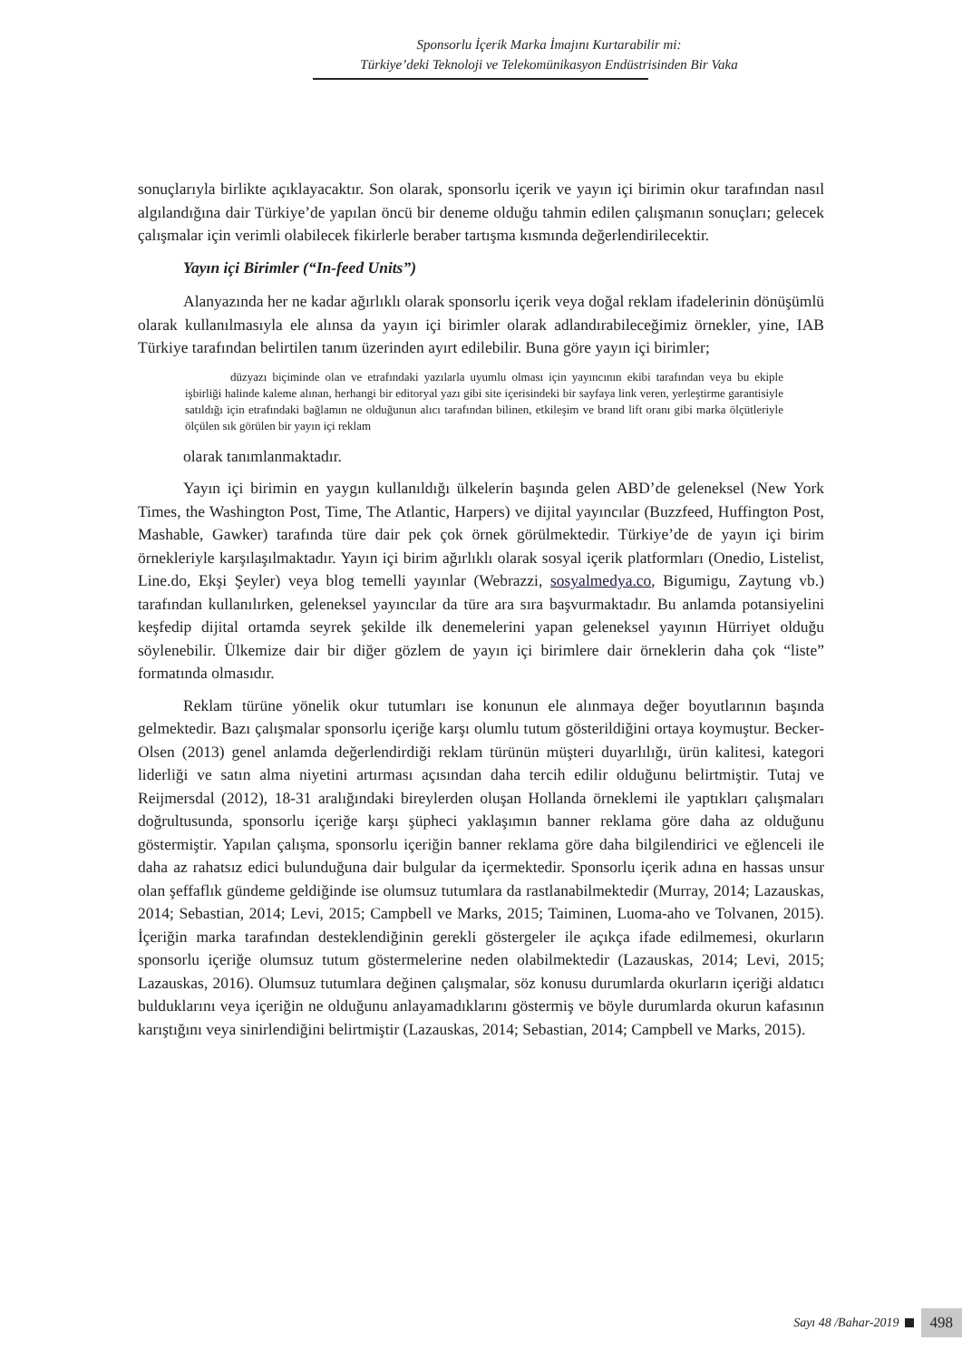Sponsorlu İçerik Marka İmajını Kurtarabilir mi:
Türkiye’deki Teknoloji ve Telekomünikasyon Endüstrisinden Bir Vaka
sonuçlarıyla birlikte açıklayacaktır. Son olarak, sponsorlu içerik ve yayın içi birimin okur tarafından nasıl algılandığına dair Türkiye’de yapılan öncü bir deneme olduğu tahmin edilen çalışmanın sonuçları; gelecek çalışmalar için verimli olabilecek fikirlerle beraber tartışma kısmında değerlendirilecektir.
Yayın içi Birimler (“In-feed Units”)
Alanyazında her ne kadar ağırlıklı olarak sponsorlu içerik veya doğal reklam ifadelerinin dönüşümlü olarak kullanılmasıyla ele alınsa da yayın içi birimler olarak adlandırabileceğimiz örnekler, yine, IAB Türkiye tarafından belirtilen tanım üzerinden ayırt edilebilir. Buna göre yayın içi birimler;
düzyazı biçiminde olan ve etrafındaki yazılarla uyumlu olması için yayıncının ekibi tarafından veya bu ekiple işbirliği halinde kaleme alınan, herhangi bir editoryal yazı gibi site içerisindeki bir sayfaya link veren, yerleştirme garantisiyle satıldığı için etrafındaki bağlamın ne olduğunun alıcı tarafından bilinen, etkileşim ve brand lift oranı gibi marka ölçütleriyle ölçülen sık görülen bir yayın içi reklam
olarak tanımlanmaktadır.
Yayın içi birimin en yaygın kullanıldığı ülkelerin başında gelen ABD’de geleneksel (New York Times, the Washington Post, Time, The Atlantic, Harpers) ve dijital yayıncılar (Buzzfeed, Huffington Post, Mashable, Gawker) tarafında türe dair pek çok örnek görülmektedir. Türkiye’de de yayın içi birim örnekleriyle karşılaşılmaktadır. Yayın içi birim ağırlıklı olarak sosyal içerik platformları (Onedio, Listelist, Line.do, Ekşi Şeyler) veya blog temelli yayınlar (Webrazzi, sosyalmedya.co, Bigumigu, Zaytung vb.) tarafından kullanılırken, geleneksel yayıncılar da türe ara sıra başvurmaktadır. Bu anlamda potansiyelini keşfedip dijital ortamda seyrek şekilde ilk denemelerini yapan geleneksel yayının Hürriyet olduğu söylenebilir. Ülkemize dair bir diğer gözlem de yayın içi birimlere dair örneklerin daha çok “liste” formatında olmasıdır.
Reklam türüne yönelik okur tutumları ise konunun ele alınmaya değer boyutlarının başında gelmektedir. Bazı çalışmalar sponsorlu içeriğe karşı olumlu tutum gösterildiğini ortaya koymuştur. Becker-Olsen (2013) genel anlamda değerlendirdiği reklam türünün müşteri duyarlılığı, ürün kalitesi, kategori liderliği ve satın alma niyetini artırması açısından daha tercih edilir olduğunu belirtmiştir. Tutaj ve Reijmersdal (2012), 18-31 aralığındaki bireylerden oluşan Hollanda örneklemi ile yaptıkları çalışmaları doğrultusunda, sponsorlu içeriğe karşı şüpheci yaklaşımın banner reklama göre daha az olduğunu göstermiştir. Yapılan çalışma, sponsorlu içeriğin banner reklama göre daha bilgilendirici ve eğlenceli ile daha az rahatsız edici bulunduğuna dair bulgular da içermektedir. Sponsorlu içerik adına en hassas unsur olan şeffaflık gündeme geldiğinde ise olumsuz tutumlara da rastlanabilmektedir (Murray, 2014; Lazauskas, 2014; Sebastian, 2014; Levi, 2015; Campbell ve Marks, 2015; Taiminen, Luoma-aho ve Tolvanen, 2015). İçeriğin marka tarafından desteklendiğinin gerekli göstergeler ile açıkça ifade edilmemesi, okurların sponsorlu içeriğe olumsuz tutum göstermelerine neden olabilmektedir (Lazauskas, 2014; Levi, 2015; Lazauskas, 2016). Olumsuz tutumlara değinen çalışmalar, söz konusu durumlarda okurların içeriği aldatıcı bulduklarını veya içeriğin ne olduğunu anlayamadıklarını göstermiş ve böyle durumlarda okurun kafasının karıştığını veya sinirlendiğini belirtmiştir (Lazauskas, 2014; Sebastian, 2014; Campbell ve Marks, 2015).
Sayı 48 /Bahar-2019 498